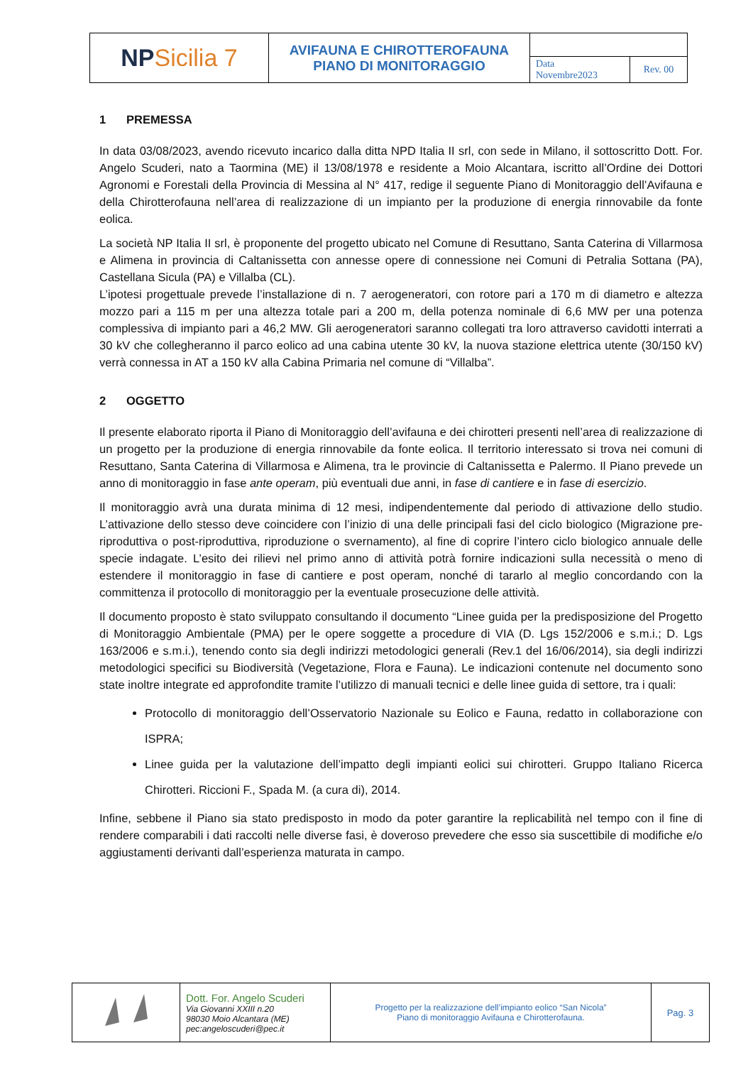| NP Sicilia 7 | AVIFAUNA E CHIROTTEROFAUNA PIANO DI MONITORAGGIO | | |
| | | Data Novembre2023 | Rev. 00 |
1 PREMESSA
In data 03/08/2023, avendo ricevuto incarico dalla ditta NPD Italia II srl, con sede in Milano, il sottoscritto Dott. For. Angelo Scuderi, nato a Taormina (ME) il 13/08/1978 e residente a Moio Alcantara, iscritto all’Ordine dei Dottori Agronomi e Forestali della Provincia di Messina al N° 417, redige il seguente Piano di Monitoraggio dell’Avifauna e della Chirotterofauna nell’area di realizzazione di un impianto per la produzione di energia rinnovabile da fonte eolica.
La società NP Italia II srl, è proponente del progetto ubicato nel Comune di Resuttano, Santa Caterina di Villarmosa e Alimena in provincia di Caltanissetta con annesse opere di connessione nei Comuni di Petralia Sottana (PA), Castellana Sicula (PA) e Villalba (CL).
L’ipotesi progettuale prevede l’installazione di n. 7 aerogeneratori, con rotore pari a 170 m di diametro e altezza mozzo pari a 115 m per una altezza totale pari a 200 m, della potenza nominale di 6,6 MW per una potenza complessiva di impianto pari a 46,2 MW. Gli aerogeneratori saranno collegati tra loro attraverso cavidotti interrati a 30 kV che collegheranno il parco eolico ad una cabina utente 30 kV, la nuova stazione elettrica utente (30/150 kV) verrà connessa in AT a 150 kV alla Cabina Primaria nel comune di “Villalba”.
2 OGGETTO
Il presente elaborato riporta il Piano di Monitoraggio dell’avifauna e dei chirotteri presenti nell’area di realizzazione di un progetto per la produzione di energia rinnovabile da fonte eolica. Il territorio interessato si trova nei comuni di Resuttano, Santa Caterina di Villarmosa e Alimena, tra le provincie di Caltanissetta e Palermo. Il Piano prevede un anno di monitoraggio in fase ante operam, più eventuali due anni, in fase di cantiere e in fase di esercizio.
Il monitoraggio avrà una durata minima di 12 mesi, indipendentemente dal periodo di attivazione dello studio. L’attivazione dello stesso deve coincidere con l’inizio di una delle principali fasi del ciclo biologico (Migrazione pre-riproduttiva o post-riproduttiva, riproduzione o svernamento), al fine di coprire l’intero ciclo biologico annuale delle specie indagate. L’esito dei rilievi nel primo anno di attività potrà fornire indicazioni sulla necessità o meno di estendere il monitoraggio in fase di cantiere e post operam, nonché di tararlo al meglio concordando con la committenza il protocollo di monitoraggio per la eventuale prosecuzione delle attività.
Il documento proposto è stato sviluppato consultando il documento “Linee guida per la predisposizione del Progetto di Monitoraggio Ambientale (PMA) per le opere soggette a procedure di VIA (D. Lgs 152/2006 e s.m.i.; D. Lgs 163/2006 e s.m.i.), tenendo conto sia degli indirizzi metodologici generali (Rev.1 del 16/06/2014), sia degli indirizzi metodologici specifici su Biodiversità (Vegetazione, Flora e Fauna). Le indicazioni contenute nel documento sono state inoltre integrate ed approfondite tramite l’utilizzo di manuali tecnici e delle linee guida di settore, tra i quali:
Protocollo di monitoraggio dell’Osservatorio Nazionale su Eolico e Fauna, redatto in collaborazione con ISPRA;
Linee guida per la valutazione dell’impatto degli impianti eolici sui chirotteri. Gruppo Italiano Ricerca Chirotteri. Riccioni F., Spada M. (a cura di), 2014.
Infine, sebbene il Piano sia stato predisposto in modo da poter garantire la replicabilità nel tempo con il fine di rendere comparabili i dati raccolti nelle diverse fasi, è doveroso prevedere che esso sia suscettibile di modifiche e/o aggiustamenti derivanti dall’esperienza maturata in campo.
| | Dott. For. Angelo Scuderi Via Giovanni XXIII n.20 98030 Moio Alcantara (ME) pec:angeloscuderi@pec.it | Progetto per la realizzazione dell’impianto eolico “San Nicola” Piano di monitoraggio Avifauna e Chirotterofauna. | Pag. 3 |